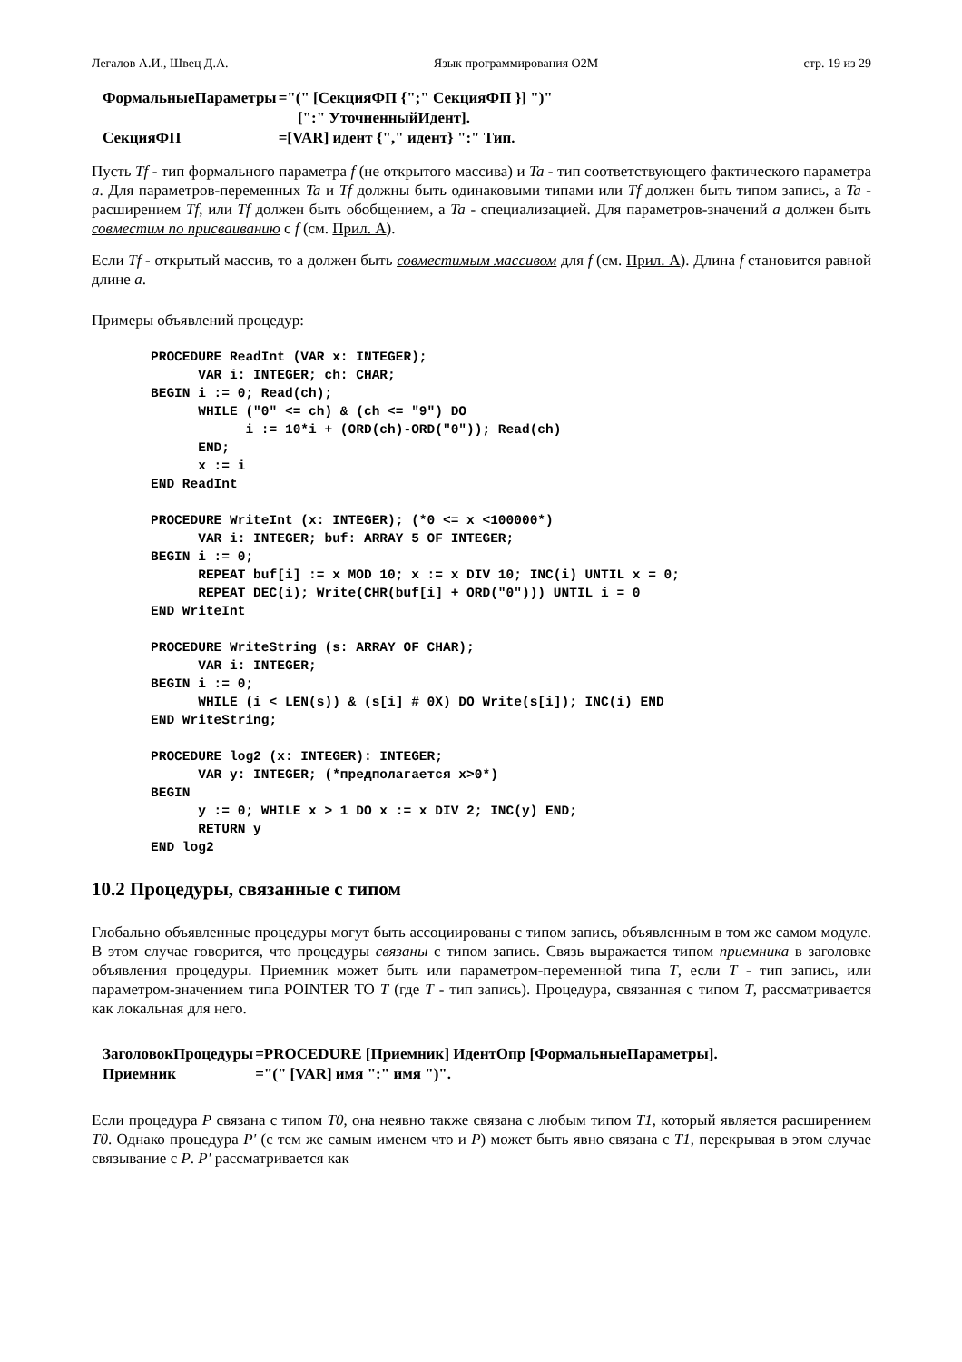Легалов А.И., Швец Д.А. Язык программирования O2M стр. 19 из 29
| ФормальныеПараметры | ="(" [СекцияФП {";" СекцияФП }] ")" |
| | [":" УточненныйИдент]. |
| СекцияФП | =[VAR] идент {"," идент} ":" Тип. |
Пусть Tf - тип формального параметра f (не открытого массива) и Ta - тип соответствующего фактического параметра a. Для параметров-переменных Ta и Tf должны быть одинаковыми типами или Tf должен быть типом запись, а Ta - расширением Tf, или Tf должен быть обобщением, а Ta - специализацией. Для параметров-значений a должен быть совместим по присваиванию с f (см. Прил. A).
Если Tf - открытый массив, то a должен быть совместимым массивом для f (см. Прил. A). Длина f становится равной длине a.
Примеры объявлений процедур:
PROCEDURE ReadInt (VAR x: INTEGER);
      VAR i: INTEGER; ch: CHAR;
BEGIN i := 0; Read(ch);
      WHILE ("0" <= ch) & (ch <= "9") DO
            i := 10*i + (ORD(ch)-ORD("0")); Read(ch)
      END;
      x := i
END ReadInt
PROCEDURE WriteInt (x: INTEGER); (*0 <= x <100000*)
      VAR i: INTEGER; buf: ARRAY 5 OF INTEGER;
BEGIN i := 0;
      REPEAT buf[i] := x MOD 10; x := x DIV 10; INC(i) UNTIL x = 0;
      REPEAT DEC(i); Write(CHR(buf[i] + ORD("0"))) UNTIL i = 0
END WriteInt
PROCEDURE WriteString (s: ARRAY OF CHAR);
      VAR i: INTEGER;
BEGIN i := 0;
      WHILE (i < LEN(s)) & (s[i] # 0X) DO Write(s[i]); INC(i) END
END WriteString;
PROCEDURE log2 (x: INTEGER): INTEGER;
      VAR y: INTEGER; (*предполагается x>0*)
BEGIN
      y := 0; WHILE x > 1 DO x := x DIV 2; INC(y) END;
      RETURN y
END log2
10.2 Процедуры, связанные с типом
Глобально объявленные процедуры могут быть ассоциированы с типом запись, объявленным в том же самом модуле. В этом случае говорится, что процедуры связаны с типом запись. Связь выражается типом приемника в заголовке объявления процедуры. Приемник может быть или параметром-переменной типа T, если T - тип запись, или параметром-значением типа POINTER TO T (где T - тип запись). Процедура, связанная с типом T, рассматривается как локальная для него.
| ЗаголовокПроцедуры | =PROCEDURE [Приемник] ИдентОпр [ФормальныеПараметры]. |
| Приемник | ="(" [VAR] имя ":" имя ")". |
Если процедура P связана с типом T0, она неявно также связана с любым типом T1, который является расширением T0. Однако процедура P' (с тем же самым именем что и P) может быть явно связана с T1, перекрывая в этом случае связывание с P. P' рассматривается как